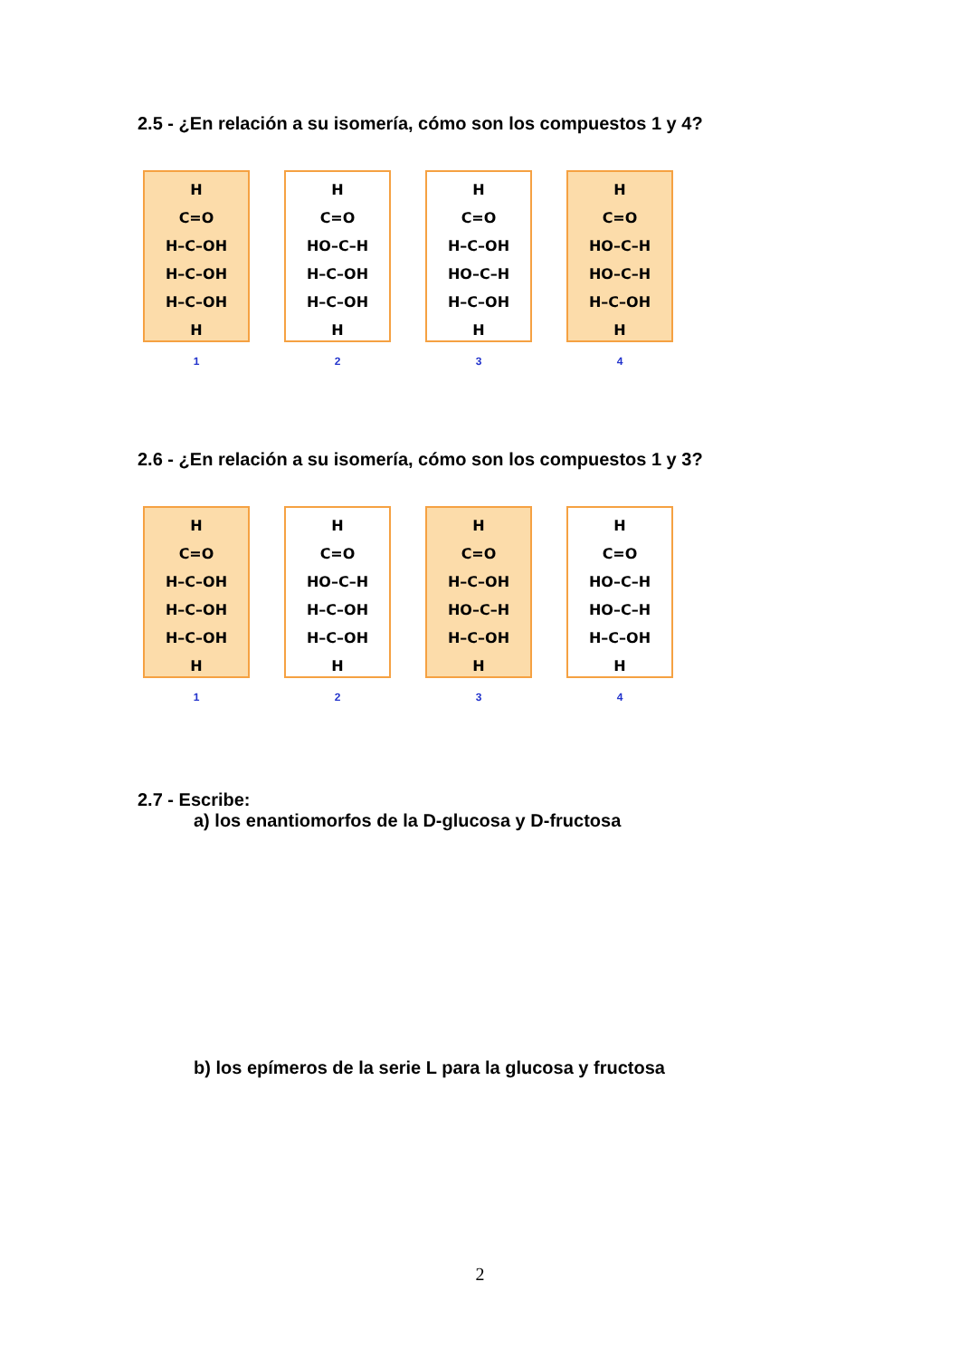2.5 - ¿En relación a su isomería, cómo son los compuestos 1 y 4?
H C=O H–C–OH H–C–OH H–C–OH H
1
H C=O HO–C–H H–C–OH H–C–OH H
2
H C=O H–C–OH HO–C–H H–C–OH H
3
H C=O HO–C–H HO–C–H H–C–OH H
4
2.6 - ¿En relación a su isomería, cómo son los compuestos 1 y 3?
H C=O H–C–OH H–C–OH H–C–OH H
1
H C=O HO–C–H H–C–OH H–C–OH H
2
H C=O H–C–OH HO–C–H H–C–OH H
3
H C=O HO–C–H HO–C–H H–C–OH H
4
2.7 - Escribe:
a) los enantiomorfos de la D-glucosa y D-fructosa
b) los epímeros de la serie L para la glucosa y fructosa
2